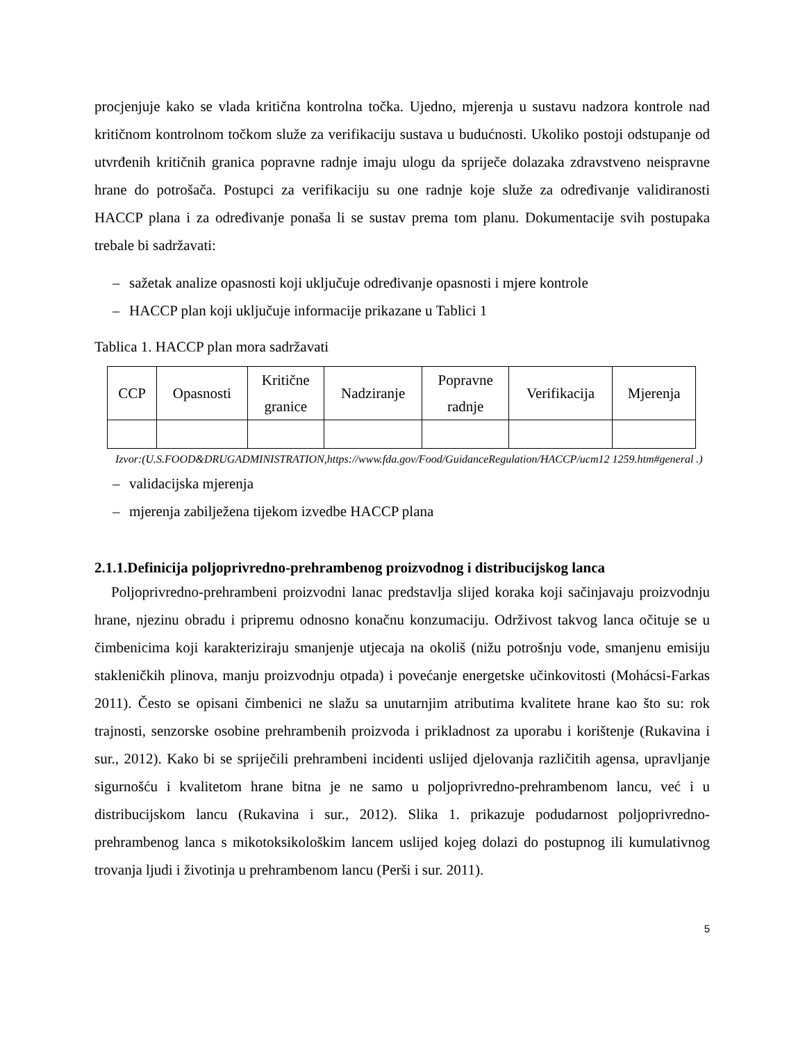procjenjuje kako se vlada kritična kontrolna točka. Ujedno, mjerenja u sustavu nadzora kontrole nad kritičnom kontrolnom točkom služe za verifikaciju sustava u budućnosti. Ukoliko postoji odstupanje od utvrđenih kritičnih granica popravne radnje imaju ulogu da spriječe dolazaka zdravstveno neispravne hrane do potrošača. Postupci za verifikaciju su one radnje koje služe za određivanje validiranosti HACCP plana i za određivanje ponaša li se sustav prema tom planu. Dokumentacije svih postupaka trebale bi sadržavati:
– sažetak analize opasnosti koji uključuje određivanje opasnosti i mjere kontrole
– HACCP plan koji uključuje informacije prikazane u Tablici 1
Tablica 1. HACCP plan mora sadržavati
| CCP | Opasnosti | Kritične granice | Nadziranje | Popravne radnje | Verifikacija | Mjerenja |
Izvor:(U.S.FOOD&DRUGADMINISTRATION,https://www.fda.gov/Food/GuidanceRegulation/HACCP/ucm12 1259.htm#general .)
– validacijska mjerenja
– mjerenja zabilježena tijekom izvedbe HACCP plana
2.1.1.Definicija poljoprivredno-prehrambenog proizvodnog i distribucijskog lanca
Poljoprivredno-prehrambeni proizvodni lanac predstavlja slijed koraka koji sačinjavaju proizvodnju hrane, njezinu obradu i pripremu odnosno konačnu konzumaciju. Održivost takvog lanca očituje se u čimbenicima koji karakteriziraju smanjenje utjecaja na okoliš (nižu potrošnju vode, smanjenu emisiju stakleničkih plinova, manju proizvodnju otpada) i povećanje energetske učinkovitosti (Mohácsi-Farkas 2011). Često se opisani čimbenici ne slažu sa unutarnjim atributima kvalitete hrane kao što su: rok trajnosti, senzorske osobine prehrambenih proizvoda i prikladnost za uporabu i korištenje (Rukavina i sur., 2012). Kako bi se spriječili prehrambeni incidenti uslijed djelovanja različitih agensa, upravljanje sigurnošću i kvalitetom hrane bitna je ne samo u poljoprivredno-prehrambenom lancu, već i u distribucijskom lancu (Rukavina i sur., 2012). Slika 1. prikazuje podudarnost poljoprivredno-prehrambenog lanca s mikotoksikološkim lancem uslijed kojeg dolazi do postupnog ili kumulativnog trovanja ljudi i životinja u prehrambenom lancu (Perši i sur. 2011).
5